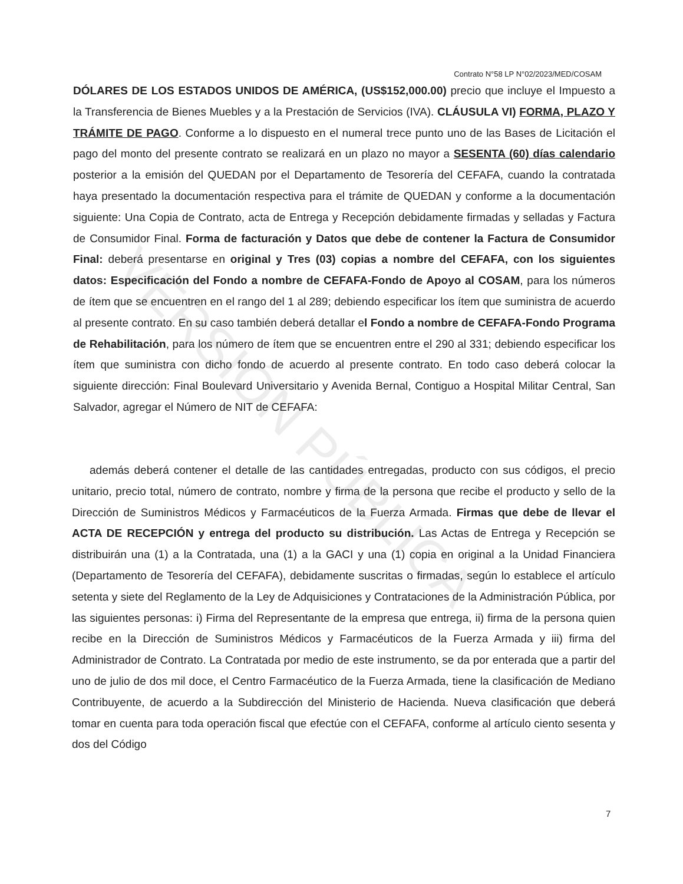VERSIÓN PÚBLICA
Contrato N°58 LP N°02/2023/MED/COSAM
DÓLARES DE LOS ESTADOS UNIDOS DE AMÉRICA, (US$152,000.00) precio que incluye el Impuesto a la Transferencia de Bienes Muebles y a la Prestación de Servicios (IVA). CLÁUSULA VI) FORMA, PLAZO Y TRÁMITE DE PAGO. Conforme a lo dispuesto en el numeral trece punto uno de las Bases de Licitación el pago del monto del presente contrato se realizará en un plazo no mayor a SESENTA (60) días calendario posterior a la emisión del QUEDAN por el Departamento de Tesorería del CEFAFA, cuando la contratada haya presentado la documentación respectiva para el trámite de QUEDAN y conforme a la documentación siguiente: Una Copia de Contrato, acta de Entrega y Recepción debidamente firmadas y selladas y Factura de Consumidor Final. Forma de facturación y Datos que debe de contener la Factura de Consumidor Final: deberá presentarse en original y Tres (03) copias a nombre del CEFAFA, con los siguientes datos: Especificación del Fondo a nombre de CEFAFA-Fondo de Apoyo al COSAM, para los números de ítem que se encuentren en el rango del 1 al 289; debiendo especificar los ítem que suministra de acuerdo al presente contrato. En su caso también deberá detallar el Fondo a nombre de CEFAFA-Fondo Programa de Rehabilitación, para los número de ítem que se encuentren entre el 290 al 331; debiendo especificar los ítem que suministra con dicho fondo de acuerdo al presente contrato. En todo caso deberá colocar la siguiente dirección: Final Boulevard Universitario y Avenida Bernal, Contiguo a Hospital Militar Central, San Salvador, agregar el Número de NIT de CEFAFA:
además deberá contener el detalle de las cantidades entregadas, producto con sus códigos, el precio unitario, precio total, número de contrato, nombre y firma de la persona que recibe el producto y sello de la Dirección de Suministros Médicos y Farmacéuticos de la Fuerza Armada. Firmas que debe de llevar el ACTA DE RECEPCIÓN y entrega del producto su distribución. Las Actas de Entrega y Recepción se distribuirán una (1) a la Contratada, una (1) a la GACI y una (1) copia en original a la Unidad Financiera (Departamento de Tesorería del CEFAFA), debidamente suscritas o firmadas, según lo establece el artículo setenta y siete del Reglamento de la Ley de Adquisiciones y Contrataciones de la Administración Pública, por las siguientes personas: i) Firma del Representante de la empresa que entrega, ii) firma de la persona quien recibe en la Dirección de Suministros Médicos y Farmacéuticos de la Fuerza Armada y iii) firma del Administrador de Contrato. La Contratada por medio de este instrumento, se da por enterada que a partir del uno de julio de dos mil doce, el Centro Farmacéutico de la Fuerza Armada, tiene la clasificación de Mediano Contribuyente, de acuerdo a la Subdirección del Ministerio de Hacienda. Nueva clasificación que deberá tomar en cuenta para toda operación fiscal que efectúe con el CEFAFA, conforme al artículo ciento sesenta y dos del Código
7